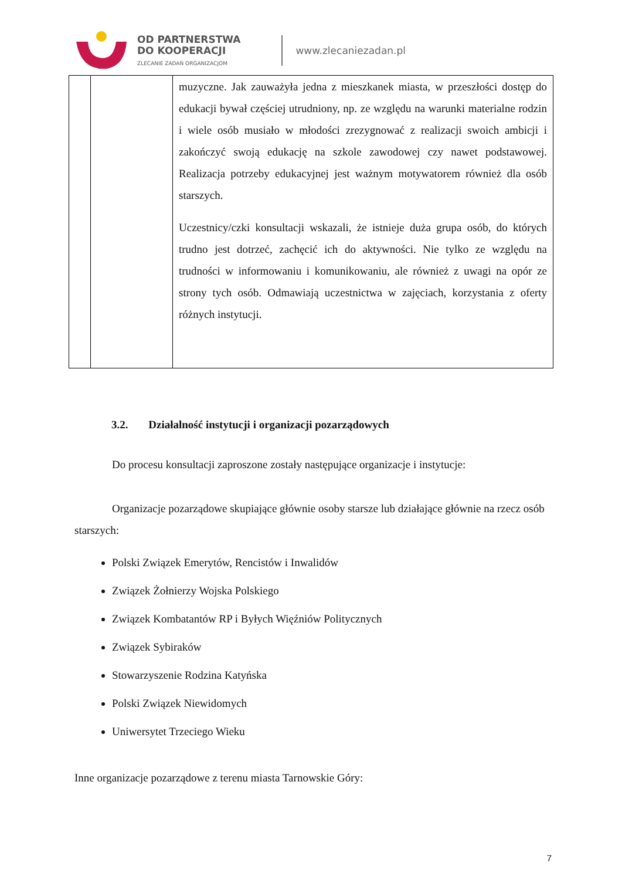OD PARTNERSTWA
DO KOOPERACJI
ZLECANIE ZADAŃ ORGANIZACJOM
www.zlecaniezadan.pl
| | | muzyczne. Jak zauważyła jedna z mieszkanek miasta, w przeszłości dostęp do edukacji bywał częściej utrudniony, np. ze względu na warunki materialne rodzin i wiele osób musiało w młodości zrezygnować z realizacji swoich ambicji i zakończyć swoją edukację na szkole zawodowej czy nawet podstawowej. Realizacja potrzeby edukacyjnej jest ważnym motywatorem również dla osób starszych. Uczestnicy/czki konsultacji wskazali, że istnieje duża grupa osób, do których trudno jest dotrzeć, zachęcić ich do aktywności. Nie tylko ze względu na trudności w informowaniu i komunikowaniu, ale również z uwagi na opór ze strony tych osób. Odmawiają uczestnictwa w zajęciach, korzystania z oferty różnych instytucji. |
3.2. Działalność instytucji i organizacji pozarządowych
Do procesu konsultacji zaproszone zostały następujące organizacje i instytucje:
Organizacje pozarządowe skupiające głównie osoby starsze lub działające głównie na rzecz osób starszych:
Polski Związek Emerytów, Rencistów i Inwalidów
Związek Żołnierzy Wojska Polskiego
Związek Kombatantów RP i Byłych Więźniów Politycznych
Związek Sybiraków
Stowarzyszenie Rodzina Katyńska
Polski Związek Niewidomych
Uniwersytet Trzeciego Wieku
Inne organizacje pozarządowe z terenu miasta Tarnowskie Góry:
7